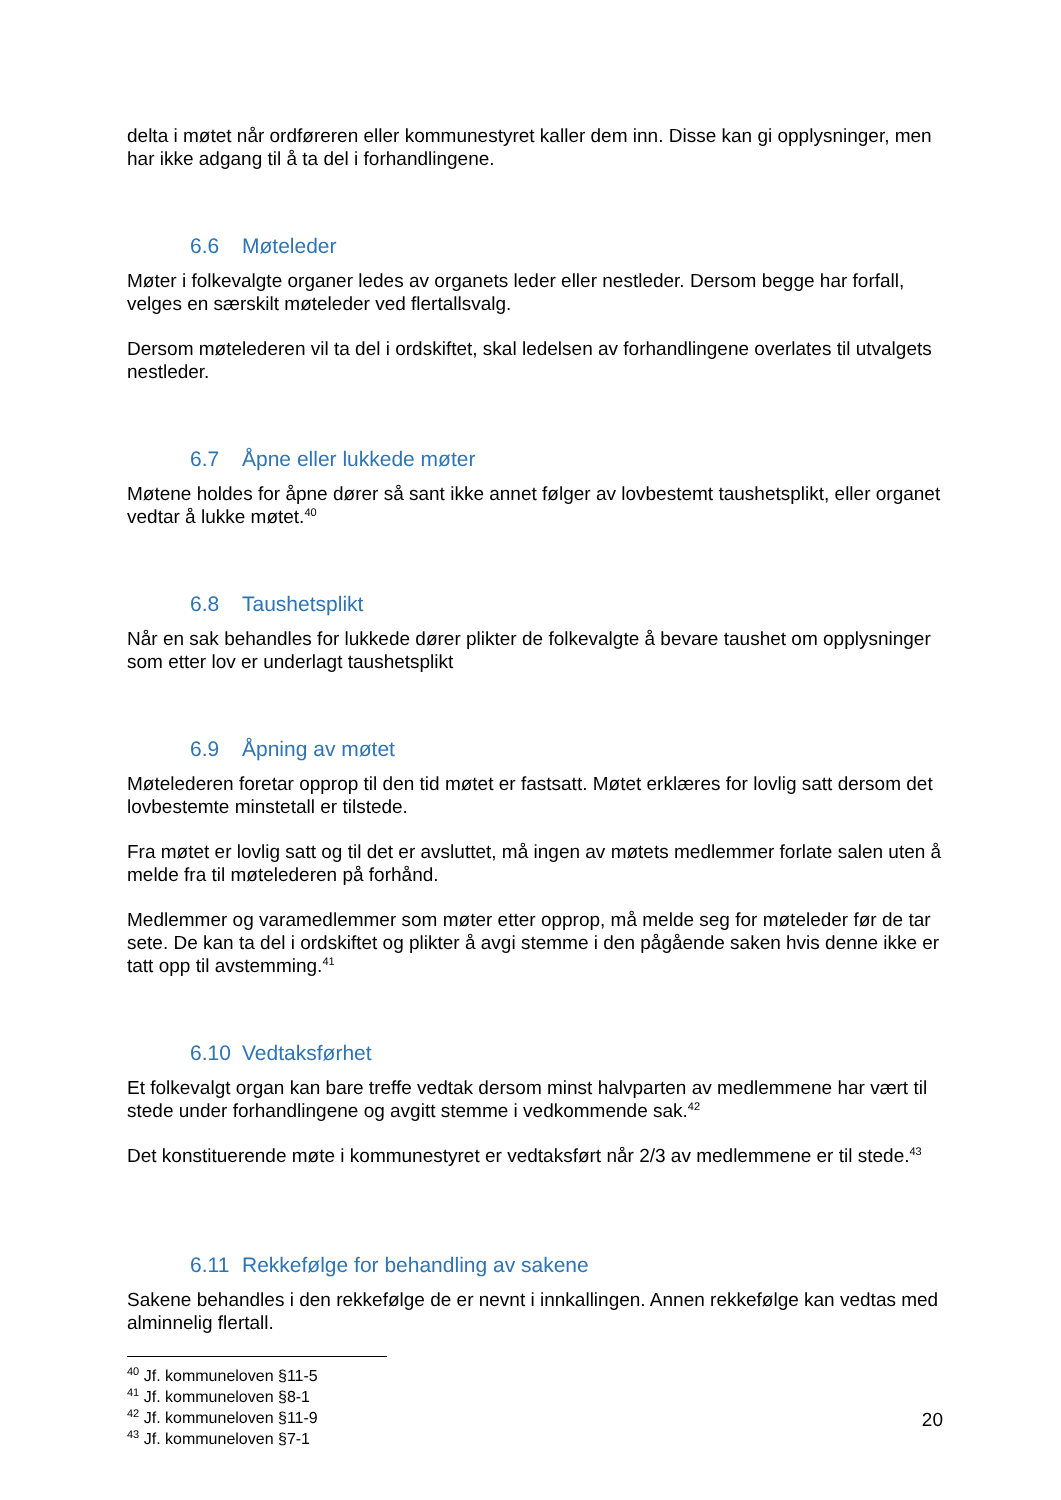delta i møtet når ordføreren eller kommunestyret kaller dem inn. Disse kan gi opplysninger, men har ikke adgang til å ta del i forhandlingene.
6.6 Møteleder
Møter i folkevalgte organer ledes av organets leder eller nestleder. Dersom begge har forfall, velges en særskilt møteleder ved flertallsvalg.
Dersom møtelederen vil ta del i ordskiftet, skal ledelsen av forhandlingene overlates til utvalgets nestleder.
6.7 Åpne eller lukkede møter
Møtene holdes for åpne dører så sant ikke annet følger av lovbestemt taushetsplikt, eller organet vedtar å lukke møtet.<sup>40</sup>
6.8 Taushetsplikt
Når en sak behandles for lukkede dører plikter de folkevalgte å bevare taushet om opplysninger som etter lov er underlagt taushetsplikt
6.9 Åpning av møtet
Møtelederen foretar opprop til den tid møtet er fastsatt. Møtet erklæres for lovlig satt dersom det lovbestemte minstetall er tilstede.
Fra møtet er lovlig satt og til det er avsluttet, må ingen av møtets medlemmer forlate salen uten å melde fra til møtelederen på forhånd.
Medlemmer og varamedlemmer som møter etter opprop, må melde seg for møteleder før de tar sete. De kan ta del i ordskiftet og plikter å avgi stemme i den pågående saken hvis denne ikke er tatt opp til avstemming.<sup>41</sup>
6.10 Vedtaksførhet
Et folkevalgt organ kan bare treffe vedtak dersom minst halvparten av medlemmene har vært til stede under forhandlingene og avgitt stemme i vedkommende sak.<sup>42</sup>
Det konstituerende møte i kommunestyret er vedtaksført når 2/3 av medlemmene er til stede.<sup>43</sup>
6.11 Rekkefølge for behandling av sakene
Sakene behandles i den rekkefølge de er nevnt i innkallingen. Annen rekkefølge kan vedtas med alminnelig flertall.
<sup>40</sup> Jf. kommuneloven §11-5
<sup>41</sup> Jf. kommuneloven §8-1
<sup>42</sup> Jf. kommuneloven §11-9
<sup>43</sup> Jf. kommuneloven §7-1
20